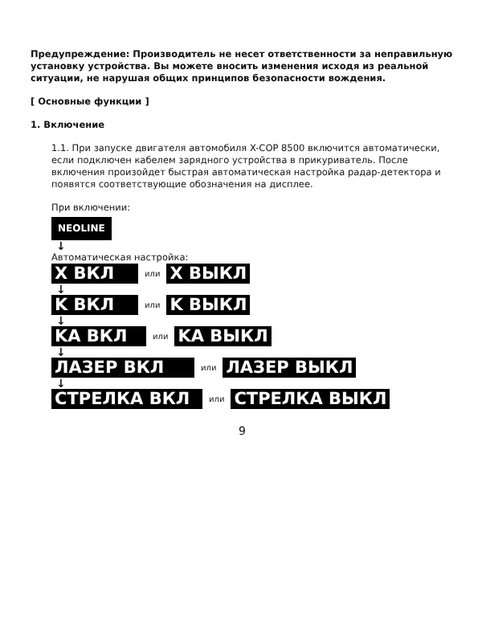Предупреждение: Производитель не несет ответственности за неправильную установку устройства. Вы можете вносить изменения исходя из реальной ситуации, не нарушая общих принципов безопасности вождения.
[ Основные функции ]
1. Включение
1.1. При запуске двигателя автомобиля X-COP 8500 включится автоматически, если подключен кабелем зарядного устройства в прикуриватель. После включения произойдет быстрая автоматическая настройка радар-детектора и появятся соответствующие обозначения на дисплее.
При включении:
NEOLINE
↓
Автоматическая настройка:
X ВКЛ или X ВЫКЛ
↓
K ВКЛ или K ВЫКЛ
↓
KA ВКЛ или KA ВЫКЛ
↓
ЛАЗЕР ВКЛ или ЛАЗЕР ВЫКЛ
↓
СТРЕЛКА ВКЛ или СТРЕЛКА ВЫКЛ
9